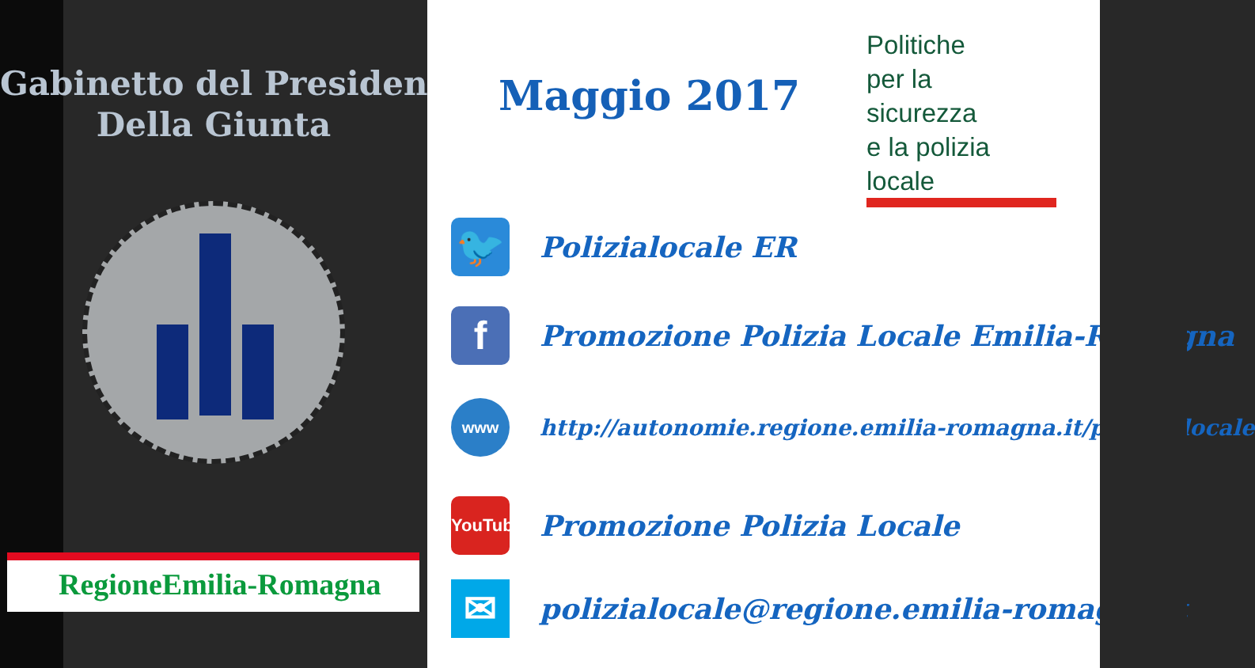Gabinetto del Presidente
Della Giunta
RegioneEmilia-Romagna
Maggio 2017
Politiche
per la
sicurezza
e la polizia locale
🐦
Polizialocale ER
f
Promozione Polizia Locale Emilia-Romagna
www
http://autonomie.regione.emilia-romagna.it/polizia-locale
YouTube
Promozione Polizia Locale
✉
polizialocale@regione.emilia-romagna.it